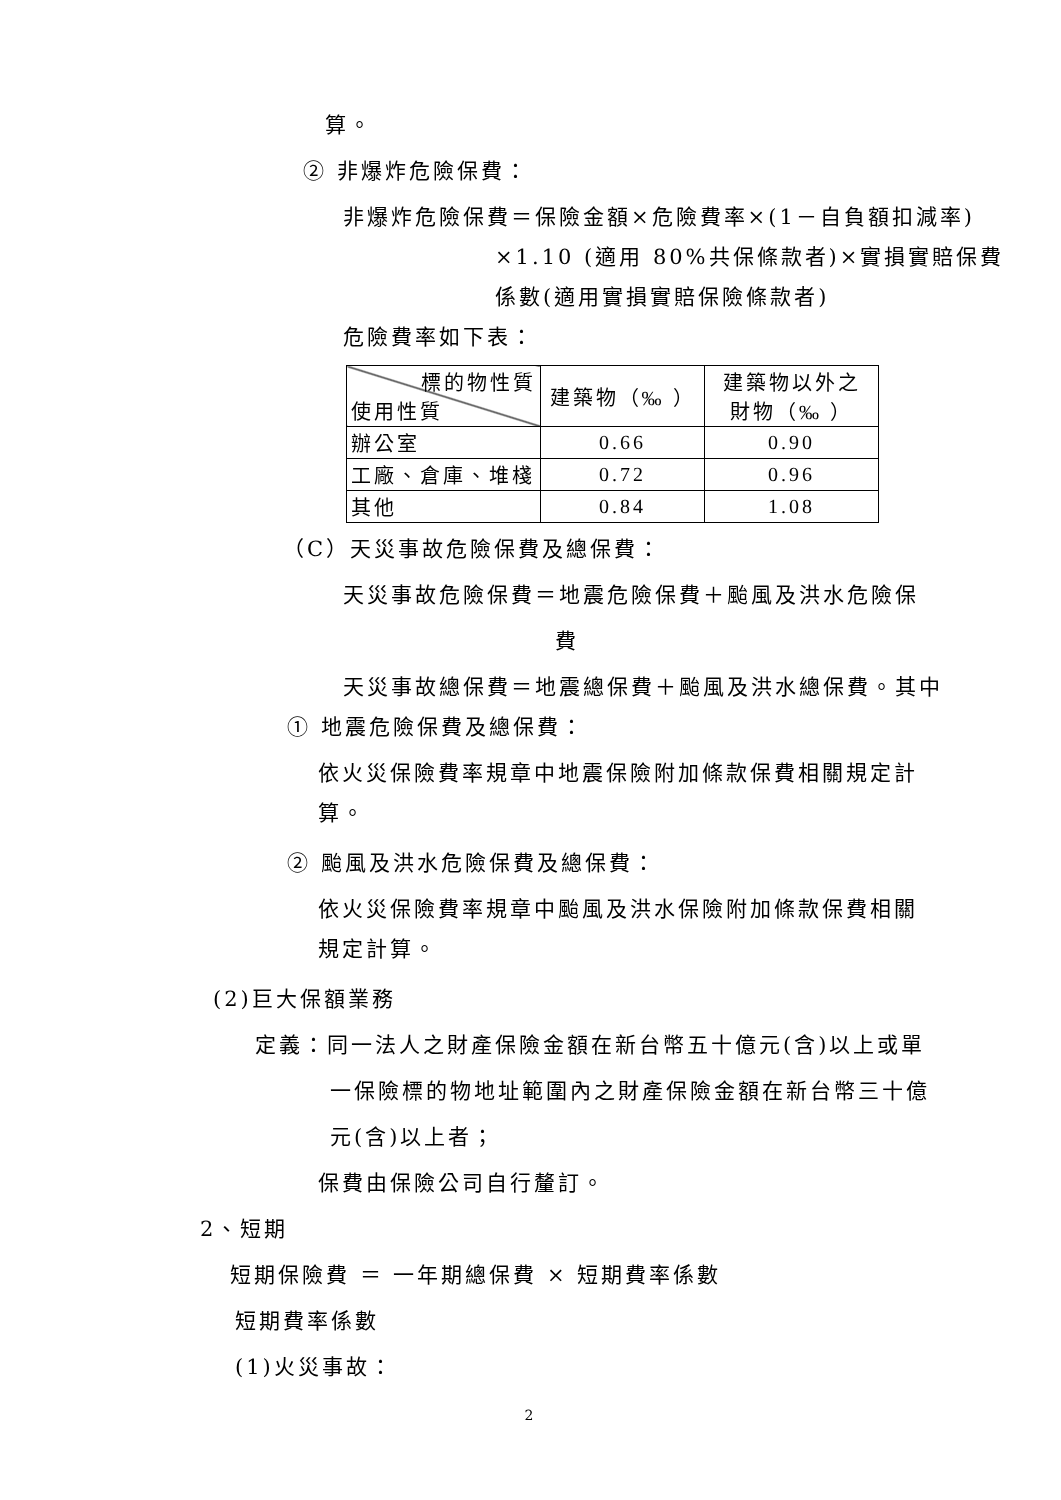算。
② 非爆炸危險保費：
非爆炸危險保費＝保險金額×危險費率×(1－自負額扣減率)
×1.10 (適用 80%共保條款者)×實損實賠保費
係數(適用實損實賠保險條款者)
危險費率如下表：
| 標的物性質 使用性質 | 建築物（‰ ） | 建築物以外之 財物（‰ ） |
| 辦公室 | 0.66 | 0.90 |
| 工廠、倉庫、堆棧 | 0.72 | 0.96 |
| 其他 | 0.84 | 1.08 |
（C）天災事故危險保費及總保費：
天災事故危險保費＝地震危險保費＋颱風及洪水危險保
費
天災事故總保費＝地震總保費＋颱風及洪水總保費。其中
① 地震危險保費及總保費：
依火災保險費率規章中地震保險附加條款保費相關規定計
算。
② 颱風及洪水危險保費及總保費：
依火災保險費率規章中颱風及洪水保險附加條款保費相關
規定計算。
(2)巨大保額業務
定義：同一法人之財產保險金額在新台幣五十億元(含)以上或單
一保險標的物地址範圍內之財產保險金額在新台幣三十億
元(含)以上者；
保費由保險公司自行釐訂。
2、短期
短期保險費 ＝ 一年期總保費 × 短期費率係數
短期費率係數
(1)火災事故：
2